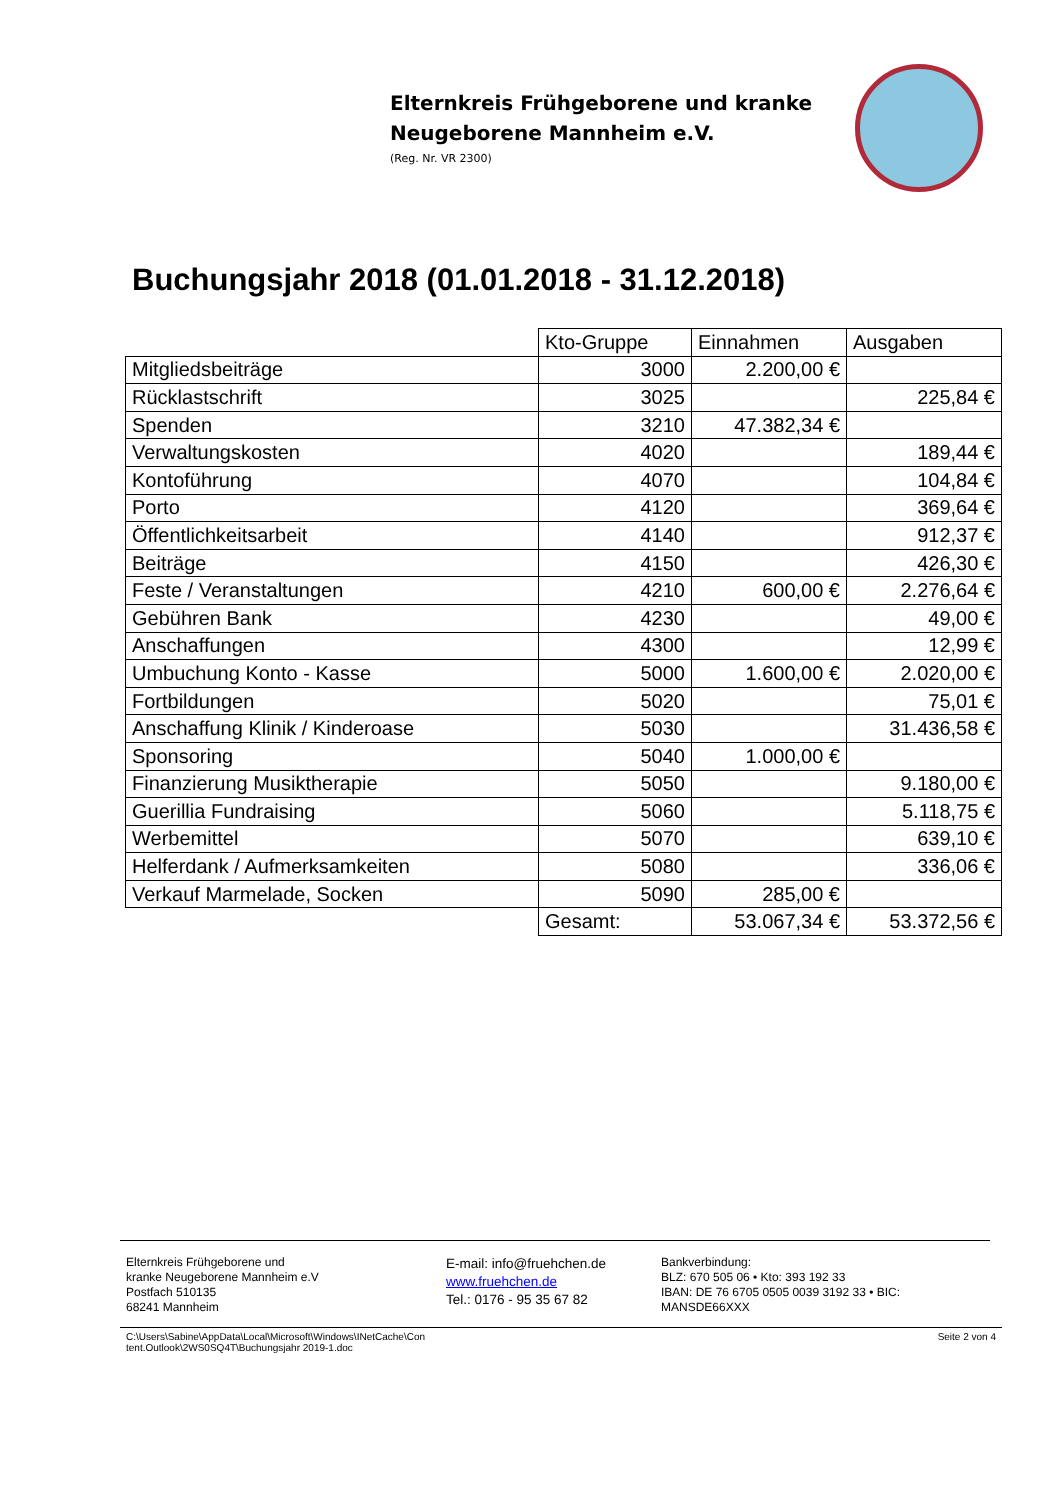Elternkreis Frühgeborene und kranke
Neugeborene Mannheim e.V.
(Reg. Nr. VR 2300)
Buchungsjahr 2018 (01.01.2018 - 31.12.2018)
| | Kto-Gruppe | Einnahmen | Ausgaben |
| Mitgliedsbeiträge | 3000 | 2.200,00 € | |
| Rücklastschrift | 3025 | | 225,84 € |
| Spenden | 3210 | 47.382,34 € | |
| Verwaltungskosten | 4020 | | 189,44 € |
| Kontoführung | 4070 | | 104,84 € |
| Porto | 4120 | | 369,64 € |
| Öffentlichkeitsarbeit | 4140 | | 912,37 € |
| Beiträge | 4150 | | 426,30 € |
| Feste / Veranstaltungen | 4210 | 600,00 € | 2.276,64 € |
| Gebühren Bank | 4230 | | 49,00 € |
| Anschaffungen | 4300 | | 12,99 € |
| Umbuchung Konto - Kasse | 5000 | 1.600,00 € | 2.020,00 € |
| Fortbildungen | 5020 | | 75,01 € |
| Anschaffung Klinik / Kinderoase | 5030 | | 31.436,58 € |
| Sponsoring | 5040 | 1.000,00 € | |
| Finanzierung Musiktherapie | 5050 | | 9.180,00 € |
| Guerillia Fundraising | 5060 | | 5.118,75 € |
| Werbemittel | 5070 | | 639,10 € |
| Helferdank / Aufmerksamkeiten | 5080 | | 336,06 € |
| Verkauf Marmelade, Socken | 5090 | 285,00 € | |
| | Gesamt: | 53.067,34 € | 53.372,56 € |
Elternkreis Frühgeborene und
kranke Neugeborene Mannheim e.V
Postfach 510135
68241 Mannheim
E-mail: info@fruehchen.de
www.fruehchen.de
Tel.: 0176 - 95 35 67 82
Bankverbindung:
BLZ: 670 505 06 • Kto: 393 192 33
IBAN: DE 76 6705 0505 0039 3192 33 • BIC: MANSDE66XXX
C:\Users\Sabine\AppData\Local\Microsoft\Windows\INetCache\Con
tent.Outlook\2WS0SQ4T\Buchungsjahr 2019-1.doc Seite 2 von 4